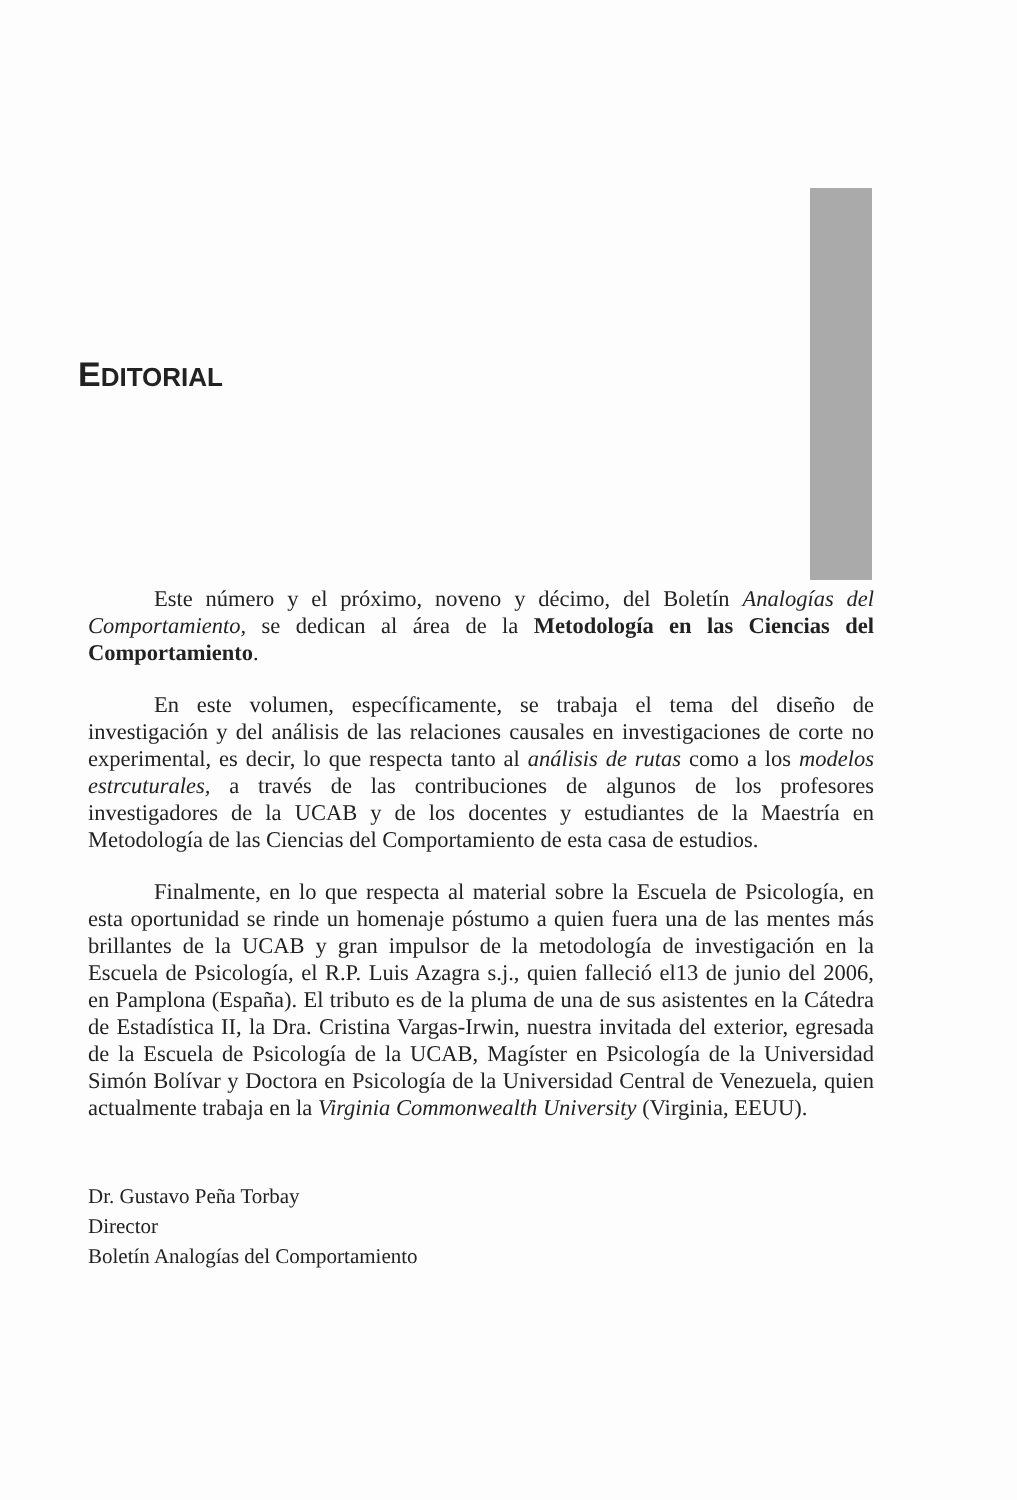EDITORIAL
Este número y el próximo, noveno y décimo, del Boletín Analogías del Comportamiento, se dedican al área de la Metodología en las Ciencias del Comportamiento.
En este volumen, específicamente, se trabaja el tema del diseño de investigación y del análisis de las relaciones causales en investigaciones de corte no experimental, es decir, lo que respecta tanto al análisis de rutas como a los modelos estrcuturales, a través de las contribuciones de algunos de los profesores investigadores de la UCAB y de los docentes y estudiantes de la Maestría en Metodología de las Ciencias del Comportamiento de esta casa de estudios.
Finalmente, en lo que respecta al material sobre la Escuela de Psicología, en esta oportunidad se rinde un homenaje póstumo a quien fuera una de las mentes más brillantes de la UCAB y gran impulsor de la metodología de investigación en la Escuela de Psicología, el R.P. Luis Azagra s.j., quien falleció el13 de junio del 2006, en Pamplona (España). El tributo es de la pluma de una de sus asistentes en la Cátedra de Estadística II, la Dra. Cristina Vargas-Irwin, nuestra invitada del exterior, egresada de la Escuela de Psicología de la UCAB, Magíster en Psicología de la Universidad Simón Bolívar y Doctora en Psicología de la Universidad Central de Venezuela, quien actualmente trabaja en la Virginia Commonwealth University (Virginia, EEUU).
Dr. Gustavo Peña Torbay
Director
Boletín Analogías del Comportamiento